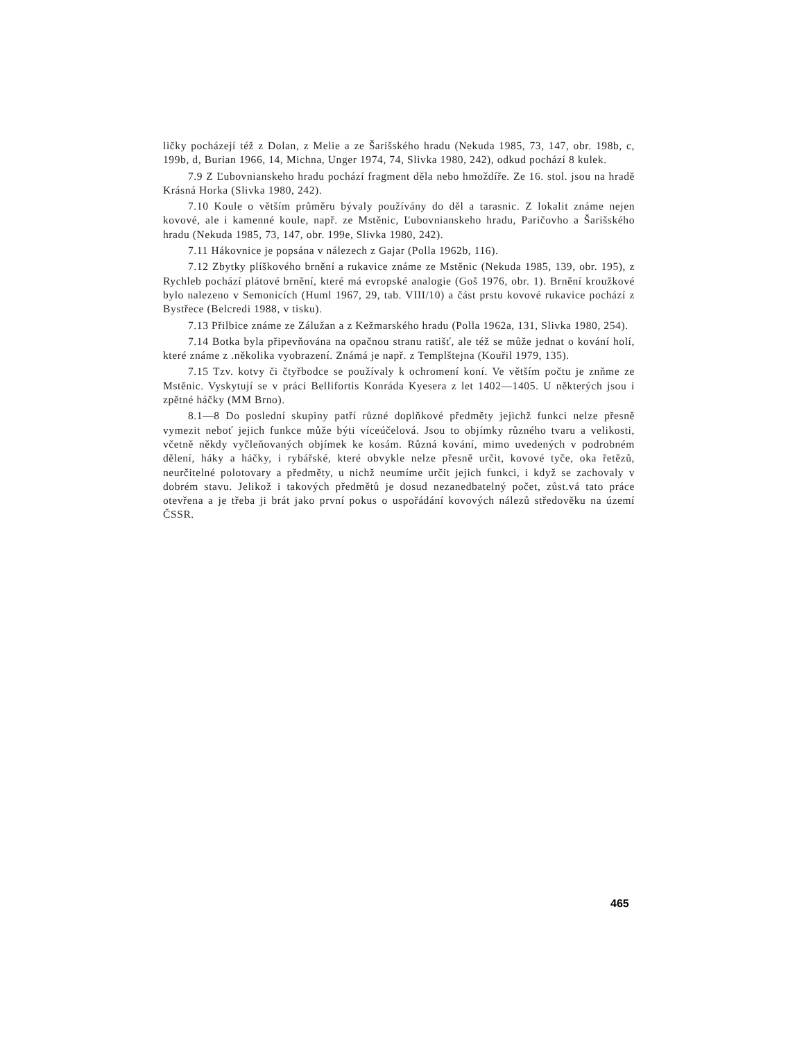ličky pocházejí též z Dolan, z Melie a ze Šarišského hradu (Nekuda 1985, 73, 147, obr. 198b, c, 199b, d, Burian 1966, 14, Michna, Unger 1974, 74, Slivka 1980, 242), odkud pochází 8 kulek.
7.9 Z Ľubovnianskeho hradu pochází fragment děla nebo hmoždíře. Ze 16. stol. jsou na hradě Krásná Horka (Slivka 1980, 242).
7.10 Koule o větším průměru bývaly používány do děl a tarasnic. Z lokalit známe nejen kovové, ale i kamenné koule, např. ze Mstěnic, Ľubovnianskeho hradu, Paričovho a Šarišského hradu (Nekuda 1985, 73, 147, obr. 199e, Slivka 1980, 242).
7.11 Hákovnice je popsána v nálezech z Gajar (Polla 1962b, 116).
7.12 Zbytky plíškového brnění a rukavice známe ze Mstěnic (Nekuda 1985, 139, obr. 195), z Rychleb pochází plátové brnění, které má evropské analogie (Goš 1976, obr. 1). Brnění kroužkové bylo nalezeno v Semonicích (Huml 1967, 29, tab. VIII/10) a část prstu kovové rukavice pochází z Bystřece (Belcredi 1988, v tisku).
7.13 Přilbice známe ze Zálužan a z Kežmarského hradu (Polla 1962a, 131, Slivka 1980, 254).
7.14 Botka byla připevňována na opačnou stranu ratišť, ale též se může jednat o kování holí, které známe z .několika vyobrazení. Známá je např. z Templštejna (Kouřil 1979, 135).
7.15 Tzv. kotvy či čtyřbodce se používaly k ochromení koní. Ve větším počtu je znňme ze Mstěnic. Vyskytují se v práci Bellifortis Konráda Kyesera z let 1402—1405. U některých jsou i zpětné háčky (MM Brno).
8.1—8 Do poslední skupiny patří různé doplňkové předměty jejichž funkci nelze přesně vymezit neboť jejich funkce může býti víceúčelová. Jsou to objímky různého tvaru a velikosti, včetně někdy vyčleňovaných objímek ke kosám. Různá kování, mimo uvedených v podrobném dělení, háky a háčky, i rybářské, které obvykle nelze přesně určit, kovové tyče, oka řetězů, neurčitelné polotovary a předměty, u nichž neumíme určit jejich funkci, i když se zachovaly v dobrém stavu. Jelikož i takových předmětů je dosud nezanedbatelný počet, zůst.vá tato práce otevřena a je třeba ji brát jako první pokus o uspořádání kovových nálezů středověku na území ČSSR.
465